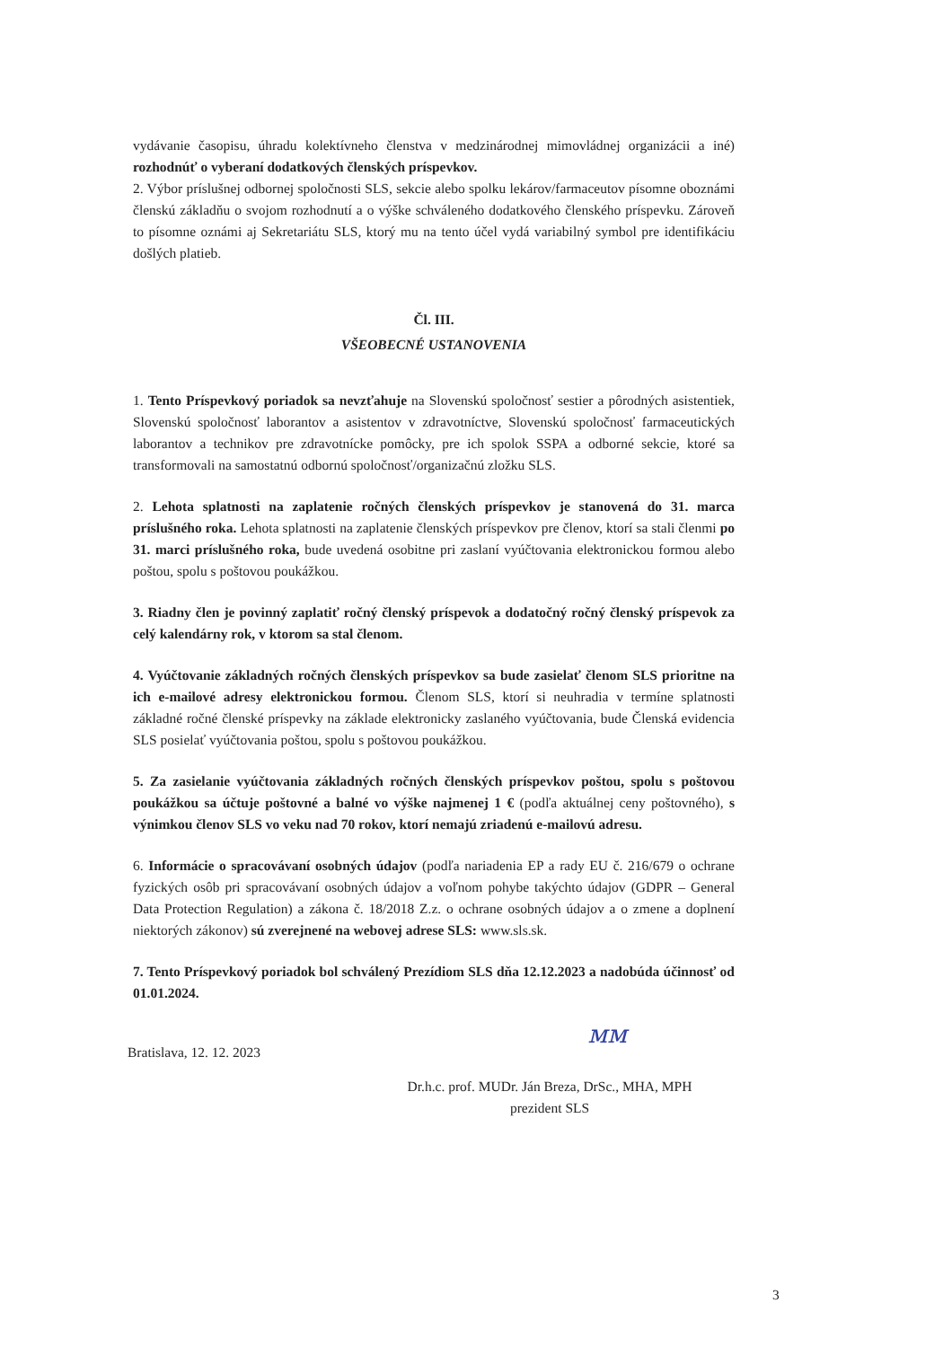vydávanie časopisu, úhradu kolektívneho členstva v medzinárodnej mimovládnej organizácii a iné) rozhodnúť o vyberaní dodatkových členských príspevkov.
2. Výbor príslušnej odbornej spoločnosti SLS, sekcie alebo spolku lekárov/farmaceutov písomne oboznámi členskú základňu o svojom rozhodnutí a o výške schváleného dodatkového členského príspevku. Zároveň to písomne oznámi aj Sekretariátu SLS, ktorý mu na tento účel vydá variabilný symbol pre identifikáciu došlých platieb.
Čl. III.
VŠEOBECNÉ USTANOVENIA
1. Tento Príspevkový poriadok sa nevzťahuje na Slovenskú spoločnosť sestier a pôrodných asistentiek, Slovenskú spoločnosť laborantov a asistentov v zdravotníctve, Slovenskú spoločnosť farmaceutických laborantov a technikov pre zdravotnícke pomôcky, pre ich spolok SSPA a odborné sekcie, ktoré sa transformovali na samostatnú odbornú spoločnosť/organizačnú zložku SLS.
2. Lehota splatnosti na zaplatenie ročných členských príspevkov je stanovená do 31. marca príslušného roka. Lehota splatnosti na zaplatenie členských príspevkov pre členov, ktorí sa stali členmi po 31. marci príslušného roka, bude uvedená osobitne pri zaslaní vyúčtovania elektronickou formou alebo poštou, spolu s poštovou poukážkou.
3. Riadny člen je povinný zaplatiť ročný členský príspevok a dodatočný ročný členský príspevok za celý kalendárny rok, v ktorom sa stal členom.
4. Vyúčtovanie základných ročných členských príspevkov sa bude zasielať členom SLS prioritne na ich e-mailové adresy elektronickou formou. Členom SLS, ktorí si neuhradia v termíne splatnosti základné ročné členské príspevky na základe elektronicky zaslaného vyúčtovania, bude Členská evidencia SLS posielať vyúčtovania poštou, spolu s poštovou poukážkou.
5. Za zasielanie vyúčtovania základných ročných členských príspevkov poštou, spolu s poštovou poukážkou sa účtuje poštovné a balné vo výške najmenej 1 € (podľa aktuálnej ceny poštovného), s výnimkou členov SLS vo veku nad 70 rokov, ktorí nemajú zriadenú e-mailovú adresu.
6. Informácie o spracovávaní osobných údajov (podľa nariadenia EP a rady EU č. 216/679 o ochrane fyzických osôb pri spracovávaní osobných údajov a voľnom pohybe takýchto údajov (GDPR – General Data Protection Regulation) a zákona č. 18/2018 Z.z. o ochrane osobných údajov a o zmene a doplnení niektorých zákonov) sú zverejnené na webovej adrese SLS: www.sls.sk.
7. Tento Príspevkový poriadok bol schválený Prezídiom SLS dňa 12.12.2023 a nadobúda účinnosť od 01.01.2024.
Bratislava, 12. 12. 2023 ᴍᴍ
Dr.h.c. prof. MUDr. Ján Breza, DrSc., MHA, MPH
prezident SLS
3